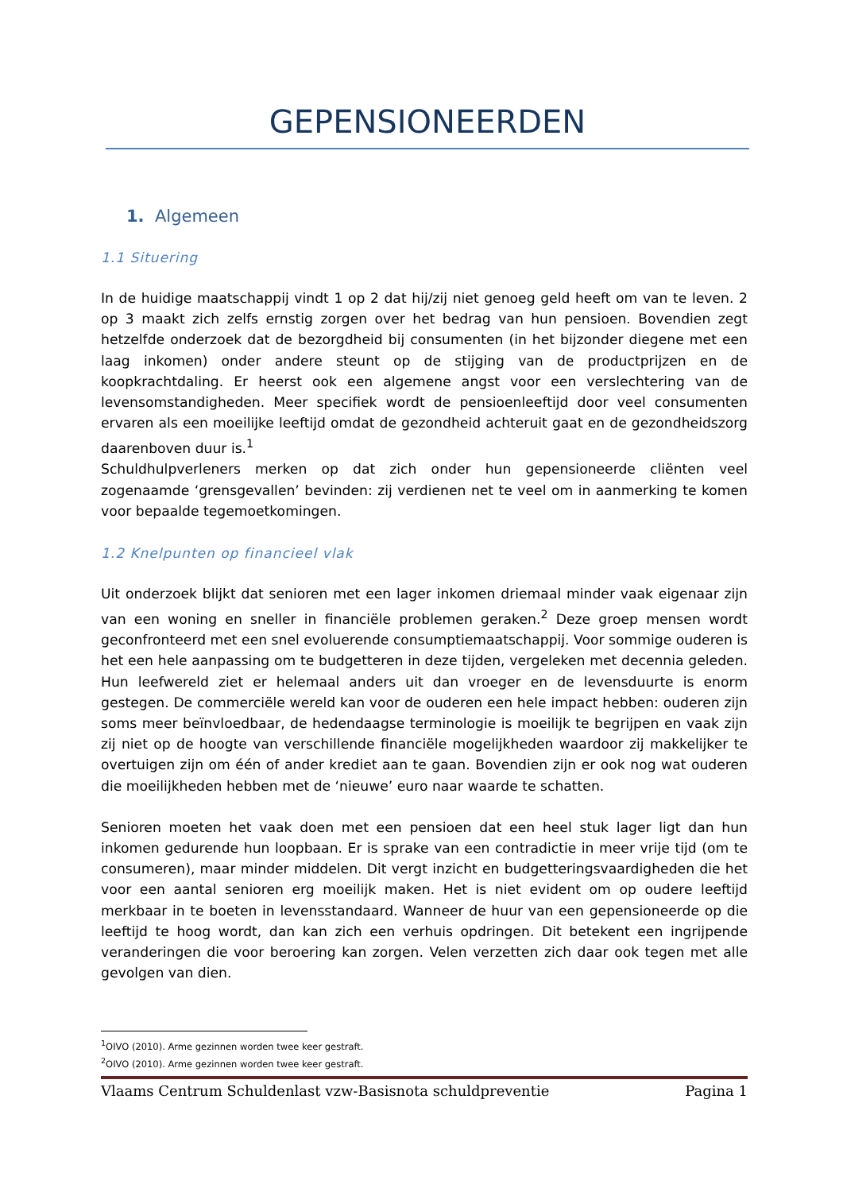GEPENSIONEERDEN
1. Algemeen
1.1 Situering
In de huidige maatschappij vindt 1 op 2 dat hij/zij niet genoeg geld heeft om van te leven. 2 op 3 maakt zich zelfs ernstig zorgen over het bedrag van hun pensioen. Bovendien zegt hetzelfde onderzoek dat de bezorgdheid bij consumenten (in het bijzonder diegene met een laag inkomen) onder andere steunt op de stijging van de productprijzen en de koopkrachtdaling. Er heerst ook een algemene angst voor een verslechtering van de levensomstandigheden. Meer specifiek wordt de pensioenleeftijd door veel consumenten ervaren als een moeilijke leeftijd omdat de gezondheid achteruit gaat en de gezondheidszorg daarenboven duur is.<sup>1</sup>
Schuldhulpverleners merken op dat zich onder hun gepensioneerde cliënten veel zogenaamde ‘grensgevallen’ bevinden: zij verdienen net te veel om in aanmerking te komen voor bepaalde tegemoetkomingen.
1.2 Knelpunten op financieel vlak
Uit onderzoek blijkt dat senioren met een lager inkomen driemaal minder vaak eigenaar zijn van een woning en sneller in financiële problemen geraken.<sup>2</sup> Deze groep mensen wordt geconfronteerd met een snel evoluerende consumptiemaatschappij. Voor sommige ouderen is het een hele aanpassing om te budgetteren in deze tijden, vergeleken met decennia geleden. Hun leefwereld ziet er helemaal anders uit dan vroeger en de levensduurte is enorm gestegen. De commerciële wereld kan voor de ouderen een hele impact hebben: ouderen zijn soms meer beïnvloedbaar, de hedendaagse terminologie is moeilijk te begrijpen en vaak zijn zij niet op de hoogte van verschillende financiële mogelijkheden waardoor zij makkelijker te overtuigen zijn om één of ander krediet aan te gaan. Bovendien zijn er ook nog wat ouderen die moeilijkheden hebben met de ‘nieuwe’ euro naar waarde te schatten.
Senioren moeten het vaak doen met een pensioen dat een heel stuk lager ligt dan hun inkomen gedurende hun loopbaan. Er is sprake van een contradictie in meer vrije tijd (om te consumeren), maar minder middelen. Dit vergt inzicht en budgetteringsvaardigheden die het voor een aantal senioren erg moeilijk maken. Het is niet evident om op oudere leeftijd merkbaar in te boeten in levensstandaard. Wanneer de huur van een gepensioneerde op die leeftijd te hoog wordt, dan kan zich een verhuis opdringen. Dit betekent een ingrijpende veranderingen die voor beroering kan zorgen. Velen verzetten zich daar ook tegen met alle gevolgen van dien.
<sup>1</sup> OIVO (2010). Arme gezinnen worden twee keer gestraft.
<sup>2</sup> OIVO (2010). Arme gezinnen worden twee keer gestraft.
Vlaams Centrum Schuldenlast vzw-Basisnota schuldpreventie Pagina 1